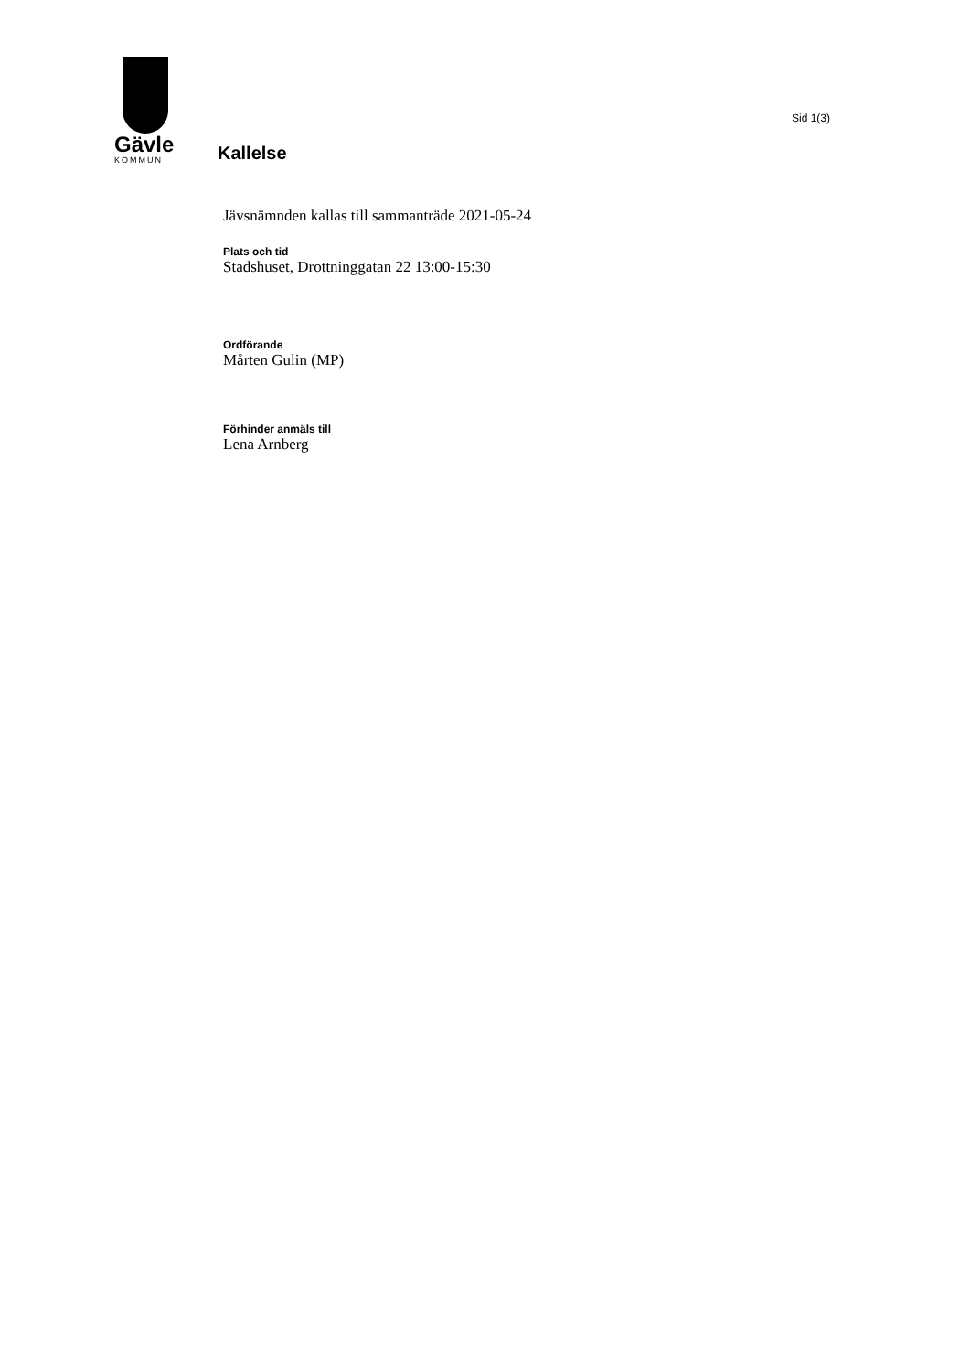Gävle
KOMMUN
Sid 1(3)
Kallelse
Jävsnämnden kallas till sammanträde 2021-05-24
Plats och tid
Stadshuset, Drottninggatan 22 13:00-15:30
Ordförande
Mårten Gulin (MP)
Förhinder anmäls till
Lena Arnberg